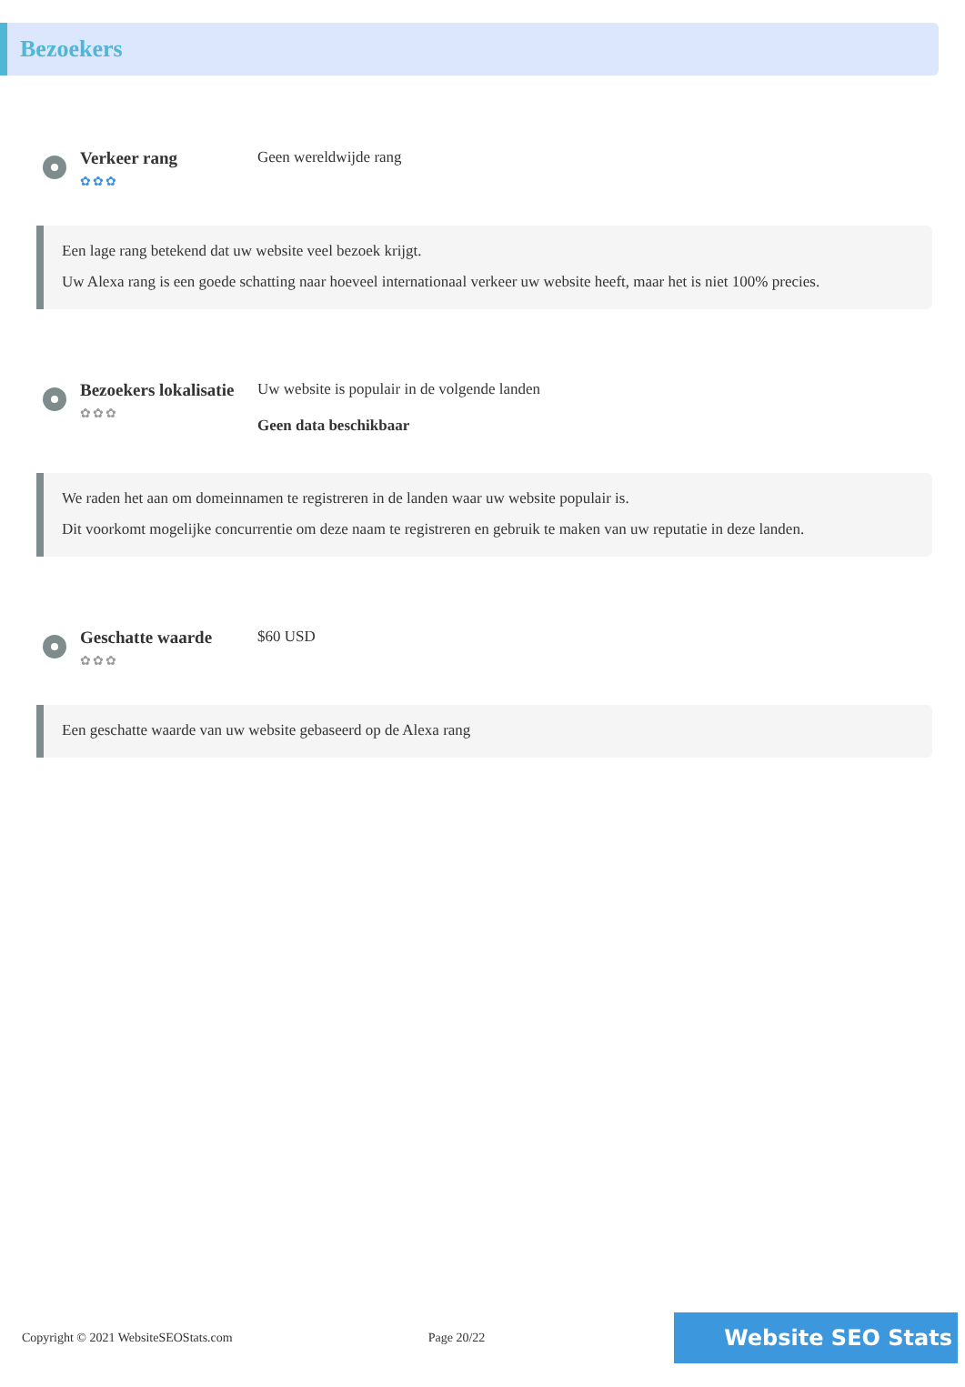Bezoekers
Verkeer rang
✿✿✿
Geen wereldwijde rang
Een lage rang betekend dat uw website veel bezoek krijgt.
Uw Alexa rang is een goede schatting naar hoeveel internationaal verkeer uw website heeft, maar het is niet 100% precies.
Bezoekers lokalisatie
✿✿✿
Uw website is populair in de volgende landen
Geen data beschikbaar
We raden het aan om domeinnamen te registreren in de landen waar uw website populair is.
Dit voorkomt mogelijke concurrentie om deze naam te registreren en gebruik te maken van uw reputatie in deze landen.
Geschatte waarde
✿✿✿
$60 USD
Een geschatte waarde van uw website gebaseerd op de Alexa rang
Copyright © 2021 WebsiteSEOStats.com Page 20/22 Website SEO Stats